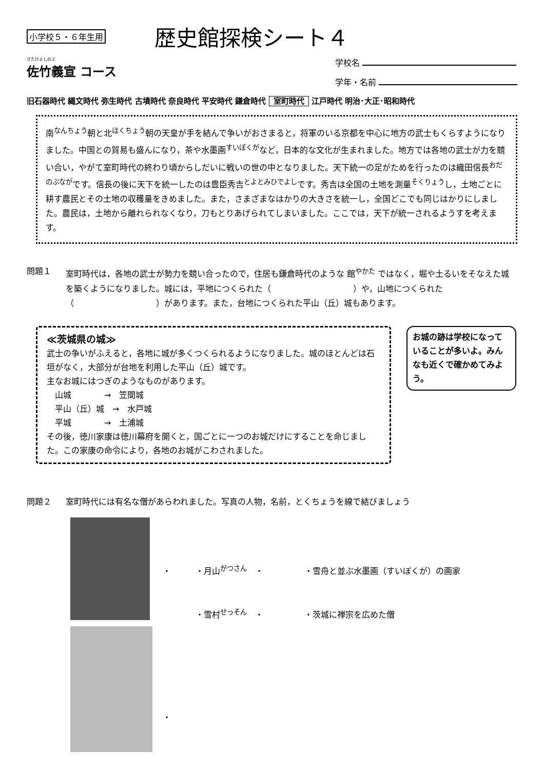小学校５・６年生用
歴史館探検シート４
さたけよしのぶ
佐竹義宣 コース
学校名
学年・名前
旧石器時代 縄文時代 弥生時代 古墳時代 奈良時代 平安時代 鎌倉時代 室町時代 江戸時代 明治･大正･昭和時代
南<sup>なんちょう</sup>朝と北<sup>ほくちょう</sup>朝の天皇が手を結んで争いがおさまると，将軍のいる京都を中心に地方の武士もくらすようになりました。中国との貿易も盛んになり，茶や水墨画<sup>すいぼくが</sup>など，日本的な文化が生まれました。地方では各地の武士が力を競い合い，やがて室町時代の終わり頃からしだいに戦いの世の中となりました。天下統一の足がためを行ったのは織田信長<sup>おだのぶなが</sup>です。信長の後に天下を統一したのは豊臣秀吉<sup>とよとみひでよし</sup>です。秀吉は全国の土地を測量<sup>そくりょう</sup>し，土地ごとに耕す農民とその土地の収穫量をきめました。また，さまざまなはかりの大きさを統一し，全国どこでも同じはかりにしました。農民は，土地から離れられなくなり，刀もとりあげられてしまいました。ここでは，天下が統一されるようすを考えます。
問題１ 室町時代は，各地の武士が勢力を競い合ったので，住居も鎌倉時代のような 館<sup>やかた</sup> ではなく，堀や土るいをそなえた城を築くようになりました。城には，平地につくられた（　　　　　　　　　　）や，山地につくられた（　　　　　　　　　　）があります。また，台地につくられた平山（丘）城もあります。
≪茨城県の城≫
武士の争いがふえると，各地に城が多くつくられるようになりました。城のほとんどは石垣がなく，大部分が台地を利用した平山（丘）城です。
主なお城にはつぎのようなものがあります。
　山城　　　　→　笠間城
　平山（丘）城　→　水戸城
　平城　　　　→　土浦城
その後，徳川家康は徳川幕府を開くと，国ごとに一つのお城だけにすることを命じました。この家康の命令により，各地のお城がこわされました。
お城の跡は学校になっていることが多いよ。みんなも近くで確かめてみよう。
問題２ 室町時代には有名な僧があらわれました。写真の人物，名前，とくちょうを線で結びましょう
・　　　・月山<sup>がつさん</sup>　・　　　　　・雪舟と並ぶ水墨画（すいぼくが）の画家
　　　　・雪村<sup>せっそん</sup>　・　　　　　・茨城に禅宗を広めた僧
・